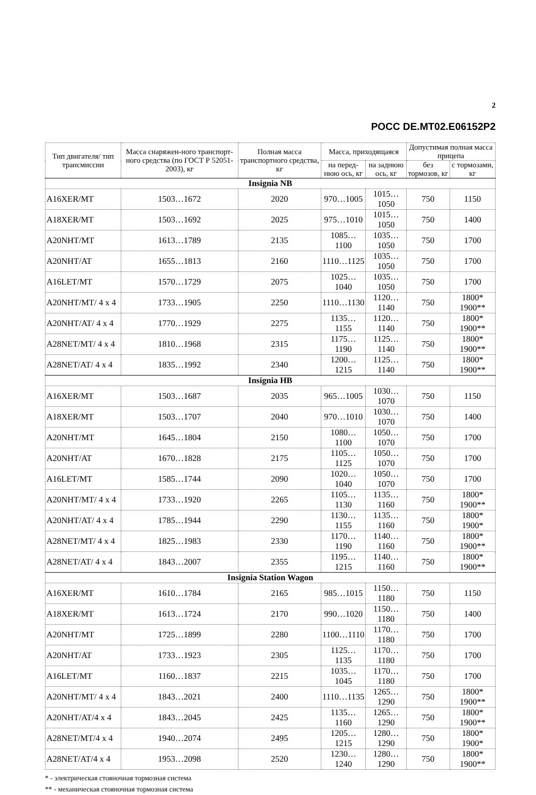2
РОСС DE.MT02.E06152P2
| Тип двигателя/ тип трансмиссии | Масса снаряжен-ного транспорт-ного средства (по ГОСТ Р 52051-2003), кг | Полная масса транспортного средства, кг | Масса, приходящаяся | | Допустимая полная масса прицепа | |
| --- | --- | --- | --- | --- | --- | --- |
| | | | на перед-нюю ось, кг | на заднюю ось, кг | без тормозов, кг | с тормозами, кг |
| Insignia NB | | | | | | |
| A16XER/MT | 1503…1672 | 2020 | 970…1005 | 1015…1050 | 750 | 1150 |
| A18XER/MT | 1503…1692 | 2025 | 975…1010 | 1015…1050 | 750 | 1400 |
| A20NHT/MT | 1613…1789 | 2135 | 1085…1100 | 1035…1050 | 750 | 1700 |
| A20NHT/AT | 1655…1813 | 2160 | 1110…1125 | 1035…1050 | 750 | 1700 |
| A16LET/MT | 1570…1729 | 2075 | 1025…1040 | 1035…1050 | 750 | 1700 |
| A20NHT/MT/ 4 x 4 | 1733…1905 | 2250 | 1110…1130 | 1120…1140 | 750 | 1800* 1900** |
| A20NHT/AT/ 4 x 4 | 1770…1929 | 2275 | 1135…1155 | 1120…1140 | 750 | 1800* 1900** |
| A28NET/MT/ 4 x 4 | 1810…1968 | 2315 | 1175…1190 | 1125…1140 | 750 | 1800* 1900** |
| A28NET/AT/ 4 x 4 | 1835…1992 | 2340 | 1200…1215 | 1125…1140 | 750 | 1800* 1900** |
| Insignia HB | | | | | | |
| A16XER/MT | 1503…1687 | 2035 | 965…1005 | 1030…1070 | 750 | 1150 |
| A18XER/MT | 1503…1707 | 2040 | 970…1010 | 1030…1070 | 750 | 1400 |
| A20NHT/MT | 1645…1804 | 2150 | 1080…1100 | 1050…1070 | 750 | 1700 |
| A20NHT/AT | 1670…1828 | 2175 | 1105…1125 | 1050…1070 | 750 | 1700 |
| A16LET/MT | 1585…1744 | 2090 | 1020…1040 | 1050…1070 | 750 | 1700 |
| A20NHT/MT/ 4 x 4 | 1733…1920 | 2265 | 1105…1130 | 1135…1160 | 750 | 1800* 1900** |
| A20NHT/AT/ 4 x 4 | 1785…1944 | 2290 | 1130…1155 | 1135…1160 | 750 | 1800* 1900* |
| A28NET/MT/ 4 x 4 | 1825…1983 | 2330 | 1170…1190 | 1140…1160 | 750 | 1800* 1900** |
| A28NET/AT/ 4 x 4 | 1843…2007 | 2355 | 1195…1215 | 1140…1160 | 750 | 1800* 1900** |
| Insignia Station Wagon | | | | | | |
| A16XER/MT | 1610…1784 | 2165 | 985…1015 | 1150…1180 | 750 | 1150 |
| A18XER/MT | 1613…1724 | 2170 | 990…1020 | 1150…1180 | 750 | 1400 |
| A20NHT/MT | 1725…1899 | 2280 | 1100…1110 | 1170…1180 | 750 | 1700 |
| A20NHT/AT | 1733…1923 | 2305 | 1125…1135 | 1170…1180 | 750 | 1700 |
| A16LET/MT | 1160…1837 | 2215 | 1035…1045 | 1170…1180 | 750 | 1700 |
| A20NHT/MT/ 4 x 4 | 1843…2021 | 2400 | 1110…1135 | 1265…1290 | 750 | 1800* 1900** |
| A20NHT/AT/4 x 4 | 1843…2045 | 2425 | 1135…1160 | 1265…1290 | 750 | 1800* 1900** |
| A28NET/MT/4 x 4 | 1940…2074 | 2495 | 1205…1215 | 1280…1290 | 750 | 1800* 1900* |
| A28NET/AT/4 x 4 | 1953…2098 | 2520 | 1230…1240 | 1280…1290 | 750 | 1800* 1900** |
* - электрическая стояночная тормозная система
** - механическая стояночная тормозная система